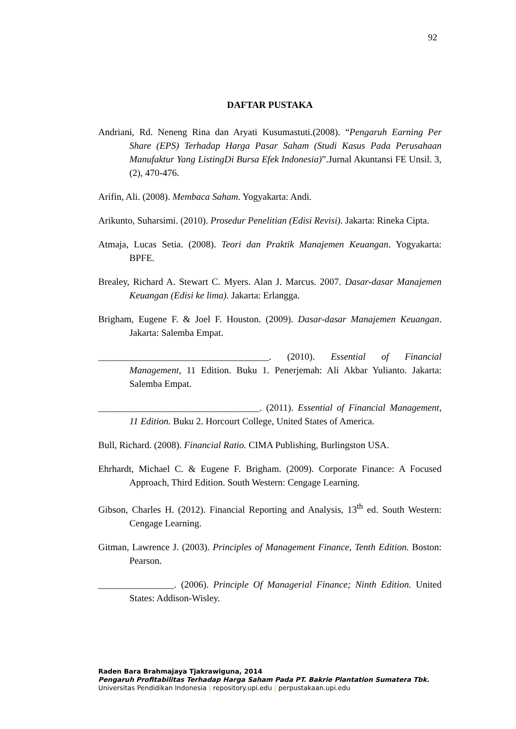92
DAFTAR PUSTAKA
Andriani, Rd. Neneng Rina dan Aryati Kusumastuti.(2008). “Pengaruh Earning Per Share (EPS) Terhadap Harga Pasar Saham (Studi Kasus Pada Perusahaan Manufaktur Yang ListingDi Bursa Efek Indonesia)”.Jurnal Akuntansi FE Unsil. 3, (2), 470-476.
Arifin, Ali. (2008). Membaca Saham. Yogyakarta: Andi.
Arikunto, Suharsimi. (2010). Prosedur Penelitian (Edisi Revisi). Jakarta: Rineka Cipta.
Atmaja, Lucas Setia. (2008). Teori dan Praktik Manajemen Keuangan. Yogyakarta: BPFE.
Brealey, Richard A. Stewart C. Myers. Alan J. Marcus. 2007. Dasar-dasar Manajemen Keuangan (Edisi ke lima). Jakarta: Erlangga.
Brigham, Eugene F. & Joel F. Houston. (2009). Dasar-dasar Manajemen Keuangan. Jakarta: Salemba Empat.
____________________________________. (2010). Essential of Financial Management, 11 Edition. Buku 1. Penerjemah: Ali Akbar Yulianto. Jakarta: Salemba Empat.
__________________________________. (2011). Essential of Financial Management, 11 Edition. Buku 2. Horcourt College, United States of America.
Bull, Richard. (2008). Financial Ratio. CIMA Publishing, Burlingston USA.
Ehrhardt, Michael C. & Eugene F. Brigham. (2009). Corporate Finance: A Focused Approach, Third Edition. South Western: Cengage Learning.
Gibson, Charles H. (2012). Financial Reporting and Analysis, 13<sup>th</sup> ed. South Western: Cengage Learning.
Gitman, Lawrence J. (2003). Principles of Management Finance, Tenth Edition. Boston: Pearson.
________________. (2006). Principle Of Managerial Finance; Ninth Edition. United States: Addison-Wisley.
Raden Bara Brahmajaya Tjakrawiguna, 2014
Pengaruh Profitabilitas Terhadap Harga Saham Pada PT. Bakrie Plantation Sumatera Tbk.
Universitas Pendidikan Indonesia | repository.upi.edu | perpustakaan.upi.edu